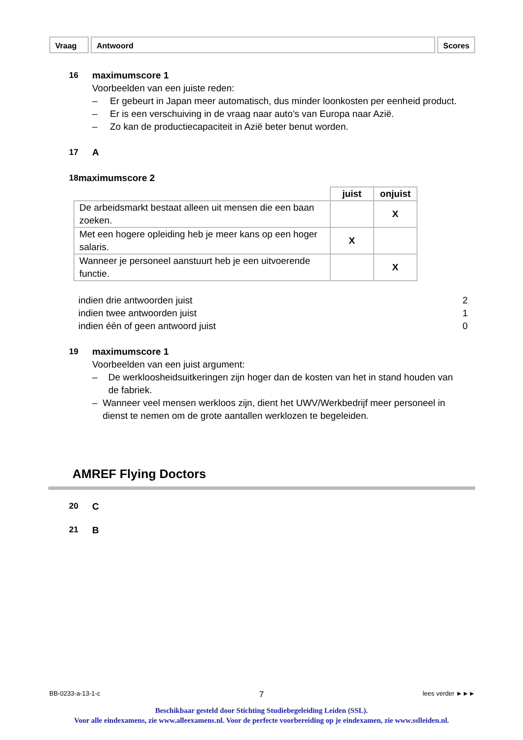Vraag Antwoord Scores
16 maximumscore 1
Voorbeelden van een juiste reden:
– Er gebeurt in Japan meer automatisch, dus minder loonkosten per eenheid product.
– Er is een verschuiving in de vraag naar auto’s van Europa naar Azië.
– Zo kan de productiecapaciteit in Azië beter benut worden.
17 A
18 maximumscore 2
| | juist | onjuist |
| --- | --- | --- |
| De arbeidsmarkt bestaat alleen uit mensen die een baan zoeken. | | X |
| Met een hogere opleiding heb je meer kans op een hoger salaris. | X | |
| Wanneer je personeel aanstuurt heb je een uitvoerende functie. | | X |
indien drie antwoorden juist 2
indien twee antwoorden juist 1
indien één of geen antwoord juist 0
19 maximumscore 1
Voorbeelden van een juist argument:
– De werkloosheidsuitkeringen zijn hoger dan de kosten van het in stand houden van de fabriek.
– Wanneer veel mensen werkloos zijn, dient het UWV/Werkbedrijf meer personeel in dienst te nemen om de grote aantallen werklozen te begeleiden.
AMREF Flying Doctors
20 C
21 B
BB-0233-a-13-1-c 7 lees verder ►►►
Beschikbaar gesteld door Stichting Studiebegeleiding Leiden (SSL).
Voor alle eindexamens, zie www.alleexamens.nl. Voor de perfecte voorbereiding op je eindexamen, zie www.sslleiden.nl.